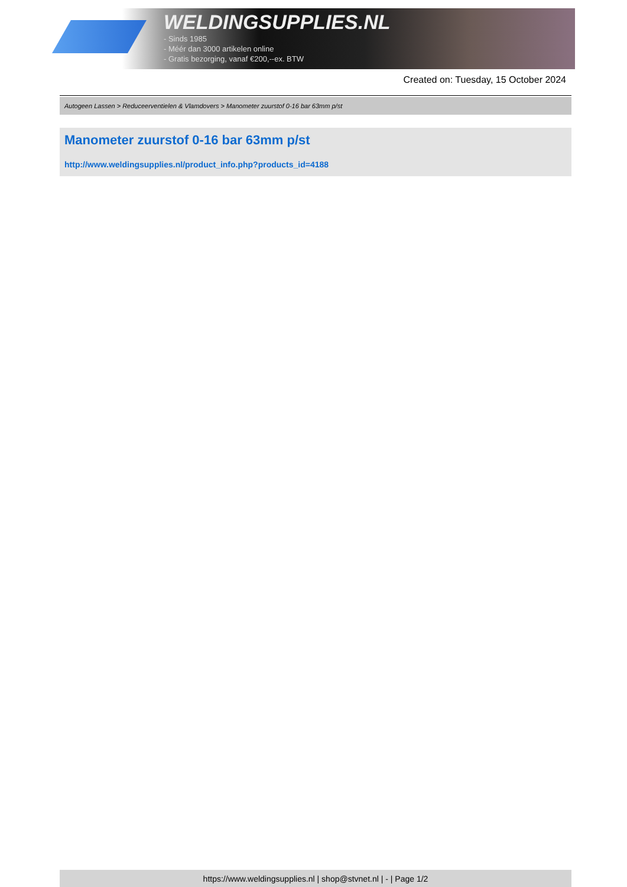WELDINGSUPPLIES.NL
- Sinds 1985
- Méér dan 3000 artikelen online
- Gratis bezorging, vanaf €200,--ex. BTW
Created on: Tuesday, 15 October 2024
Autogeen Lassen > Reduceerventielen & Vlamdovers > Manometer zuurstof 0-16 bar 63mm p/st
Manometer zuurstof 0-16 bar 63mm p/st
http://www.weldingsupplies.nl/product_info.php?products_id=4188
https://www.weldingsupplies.nl | shop@stvnet.nl | - | Page 1/2